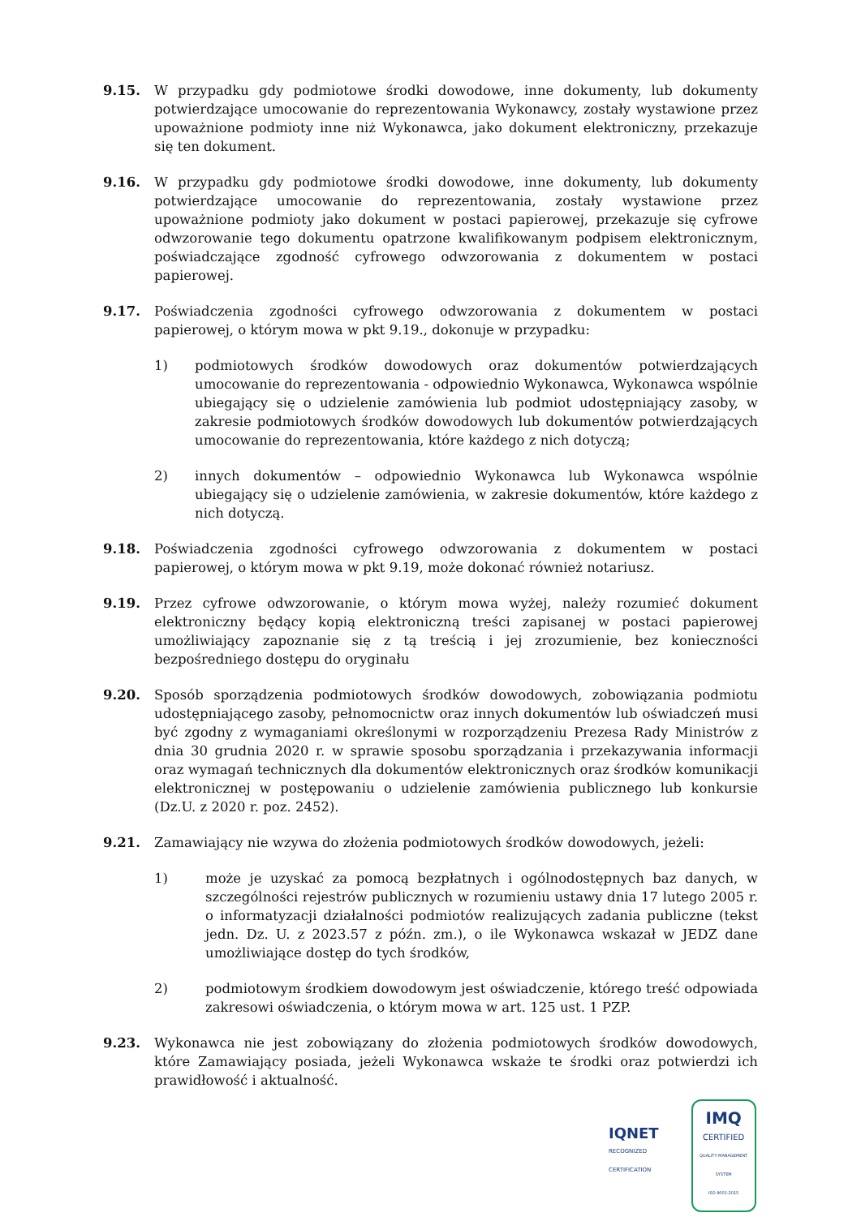9.15. W przypadku gdy podmiotowe środki dowodowe, inne dokumenty, lub dokumenty potwierdzające umocowanie do reprezentowania Wykonawcy, zostały wystawione przez upoważnione podmioty inne niż Wykonawca, jako dokument elektroniczny, przekazuje się ten dokument.
9.16. W przypadku gdy podmiotowe środki dowodowe, inne dokumenty, lub dokumenty potwierdzające umocowanie do reprezentowania, zostały wystawione przez upoważnione podmioty jako dokument w postaci papierowej, przekazuje się cyfrowe odwzorowanie tego dokumentu opatrzone kwalifikowanym podpisem elektronicznym, poświadczające zgodność cyfrowego odwzorowania z dokumentem w postaci papierowej.
9.17. Poświadczenia zgodności cyfrowego odwzorowania z dokumentem w postaci papierowej, o którym mowa w pkt 9.19., dokonuje w przypadku:
1) podmiotowych środków dowodowych oraz dokumentów potwierdzających umocowanie do reprezentowania - odpowiednio Wykonawca, Wykonawca wspólnie ubiegający się o udzielenie zamówienia lub podmiot udostępniający zasoby, w zakresie podmiotowych środków dowodowych lub dokumentów potwierdzających umocowanie do reprezentowania, które każdego z nich dotyczą;
2) innych dokumentów – odpowiednio Wykonawca lub Wykonawca wspólnie ubiegający się o udzielenie zamówienia, w zakresie dokumentów, które każdego z nich dotyczą.
9.18. Poświadczenia zgodności cyfrowego odwzorowania z dokumentem w postaci papierowej, o którym mowa w pkt 9.19, może dokonać również notariusz.
9.19. Przez cyfrowe odwzorowanie, o którym mowa wyżej, należy rozumieć dokument elektroniczny będący kopią elektroniczną treści zapisanej w postaci papierowej umożliwiający zapoznanie się z tą treścią i jej zrozumienie, bez konieczności bezpośredniego dostępu do oryginału
9.20. Sposób sporządzenia podmiotowych środków dowodowych, zobowiązania podmiotu udostępniającego zasoby, pełnomocnictw oraz innych dokumentów lub oświadczeń musi być zgodny z wymaganiami określonymi w rozporządzeniu Prezesa Rady Ministrów z dnia 30 grudnia 2020 r. w sprawie sposobu sporządzania i przekazywania informacji oraz wymagań technicznych dla dokumentów elektronicznych oraz środków komunikacji elektronicznej w postępowaniu o udzielenie zamówienia publicznego lub konkursie (Dz.U. z 2020 r. poz. 2452).
9.21. Zamawiający nie wzywa do złożenia podmiotowych środków dowodowych, jeżeli:
1) może je uzyskać za pomocą bezpłatnych i ogólnodostępnych baz danych, w szczególności rejestrów publicznych w rozumieniu ustawy dnia 17 lutego 2005 r. o informatyzacji działalności podmiotów realizujących zadania publiczne (tekst jedn. Dz. U. z 2023.57 z późn. zm.), o ile Wykonawca wskazał w JEDZ dane umożliwiające dostęp do tych środków,
2) podmiotowym środkiem dowodowym jest oświadczenie, którego treść odpowiada zakresowi oświadczenia, o którym mowa w art. 125 ust. 1 PZP.
9.23. Wykonawca nie jest zobowiązany do złożenia podmiotowych środków dowodowych, które Zamawiający posiada, jeżeli Wykonawca wskaże te środki oraz potwierdzi ich prawidłowość i aktualność.
IQNET
RECOGNIZED
CERTIFICATION
IMQ
CERTIFIED
QUALITY MANAGEMENT SYSTEM
ISO 9001:2015